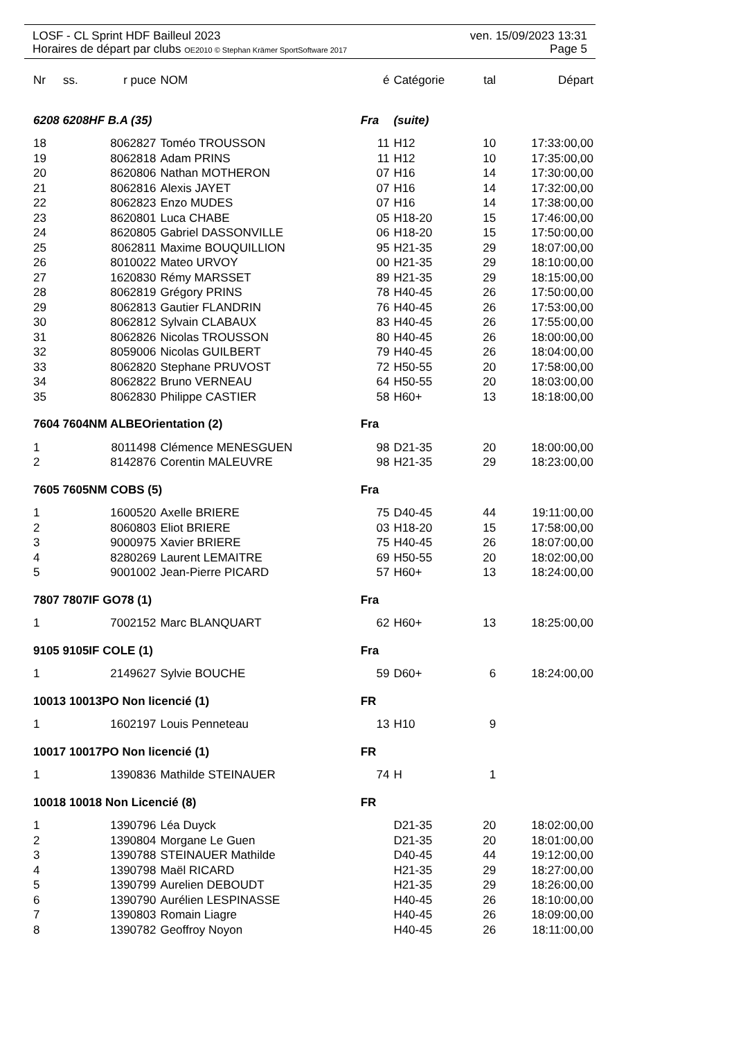LOSF - CL Sprint HDF Bailleul 2023 ven. 15/09/2023 13:31
Horaires de départ par clubs OE2010 © Stephan Krämer SportSoftware 2017 Page 5
| Nr | ss. | r puce | NOM | é | Catégorie | tal | Départ |
| --- | --- | --- | --- | --- | --- | --- | --- |
| 6208 6208HF B.A (35) | | | | Fra | (suite) | | |
| 18 | | 8062827 | Toméo TROUSSON | 11 | H12 | 10 | 17:33:00,00 |
| 19 | | 8062818 | Adam PRINS | 11 | H12 | 10 | 17:35:00,00 |
| 20 | | 8620806 | Nathan MOTHERON | 07 | H16 | 14 | 17:30:00,00 |
| 21 | | 8062816 | Alexis JAYET | 07 | H16 | 14 | 17:32:00,00 |
| 22 | | 8062823 | Enzo MUDES | 07 | H16 | 14 | 17:38:00,00 |
| 23 | | 8620801 | Luca CHABE | 05 | H18-20 | 15 | 17:46:00,00 |
| 24 | | 8620805 | Gabriel DASSONVILLE | 06 | H18-20 | 15 | 17:50:00,00 |
| 25 | | 8062811 | Maxime BOUQUILLION | 95 | H21-35 | 29 | 18:07:00,00 |
| 26 | | 8010022 | Mateo URVOY | 00 | H21-35 | 29 | 18:10:00,00 |
| 27 | | 1620830 | Rémy MARSSET | 89 | H21-35 | 29 | 18:15:00,00 |
| 28 | | 8062819 | Grégory PRINS | 78 | H40-45 | 26 | 17:50:00,00 |
| 29 | | 8062813 | Gautier FLANDRIN | 76 | H40-45 | 26 | 17:53:00,00 |
| 30 | | 8062812 | Sylvain CLABAUX | 83 | H40-45 | 26 | 17:55:00,00 |
| 31 | | 8062826 | Nicolas TROUSSON | 80 | H40-45 | 26 | 18:00:00,00 |
| 32 | | 8059006 | Nicolas GUILBERT | 79 | H40-45 | 26 | 18:04:00,00 |
| 33 | | 8062820 | Stephane PRUVOST | 72 | H50-55 | 20 | 17:58:00,00 |
| 34 | | 8062822 | Bruno VERNEAU | 64 | H50-55 | 20 | 18:03:00,00 |
| 35 | | 8062830 | Philippe CASTIER | 58 | H60+ | 13 | 18:18:00,00 |
| 7604 7604NM ALBEOrientation (2) | | | | Fra | | | |
| 1 | | 8011498 | Clémence MENESGUEN | 98 | D21-35 | 20 | 18:00:00,00 |
| 2 | | 8142876 | Corentin MALEUVRE | 98 | H21-35 | 29 | 18:23:00,00 |
| 7605 7605NM COBS (5) | | | | Fra | | | |
| 1 | | 1600520 | Axelle BRIERE | 75 | D40-45 | 44 | 19:11:00,00 |
| 2 | | 8060803 | Eliot BRIERE | 03 | H18-20 | 15 | 17:58:00,00 |
| 3 | | 9000975 | Xavier BRIERE | 75 | H40-45 | 26 | 18:07:00,00 |
| 4 | | 8280269 | Laurent LEMAITRE | 69 | H50-55 | 20 | 18:02:00,00 |
| 5 | | 9001002 | Jean-Pierre PICARD | 57 | H60+ | 13 | 18:24:00,00 |
| 7807 7807IF GO78 (1) | | | | Fra | | | |
| 1 | | 7002152 | Marc BLANQUART | 62 | H60+ | 13 | 18:25:00,00 |
| 9105 9105IF COLE (1) | | | | Fra | | | |
| 1 | | 2149627 | Sylvie BOUCHE | 59 | D60+ | 6 | 18:24:00,00 |
| 10013 10013PO Non licencié (1) | | | | FR | | | |
| 1 | | 1602197 | Louis Penneteau | 13 | H10 | 9 | |
| 10017 10017PO Non licencié (1) | | | | FR | | | |
| 1 | | 1390836 | Mathilde STEINAUER | 74 | H | 1 | |
| 10018 10018 Non Licencié (8) | | | | FR | | | |
| 1 | | 1390796 | Léa Duyck | | D21-35 | 20 | 18:02:00,00 |
| 2 | | 1390804 | Morgane Le Guen | | D21-35 | 20 | 18:01:00,00 |
| 3 | | 1390788 | STEINAUER Mathilde | | D40-45 | 44 | 19:12:00,00 |
| 4 | | 1390798 | Maël RICARD | | H21-35 | 29 | 18:27:00,00 |
| 5 | | 1390799 | Aurelien DEBOUDT | | H21-35 | 29 | 18:26:00,00 |
| 6 | | 1390790 | Aurélien LESPINASSE | | H40-45 | 26 | 18:10:00,00 |
| 7 | | 1390803 | Romain Liagre | | H40-45 | 26 | 18:09:00,00 |
| 8 | | 1390782 | Geoffroy Noyon | | H40-45 | 26 | 18:11:00,00 |